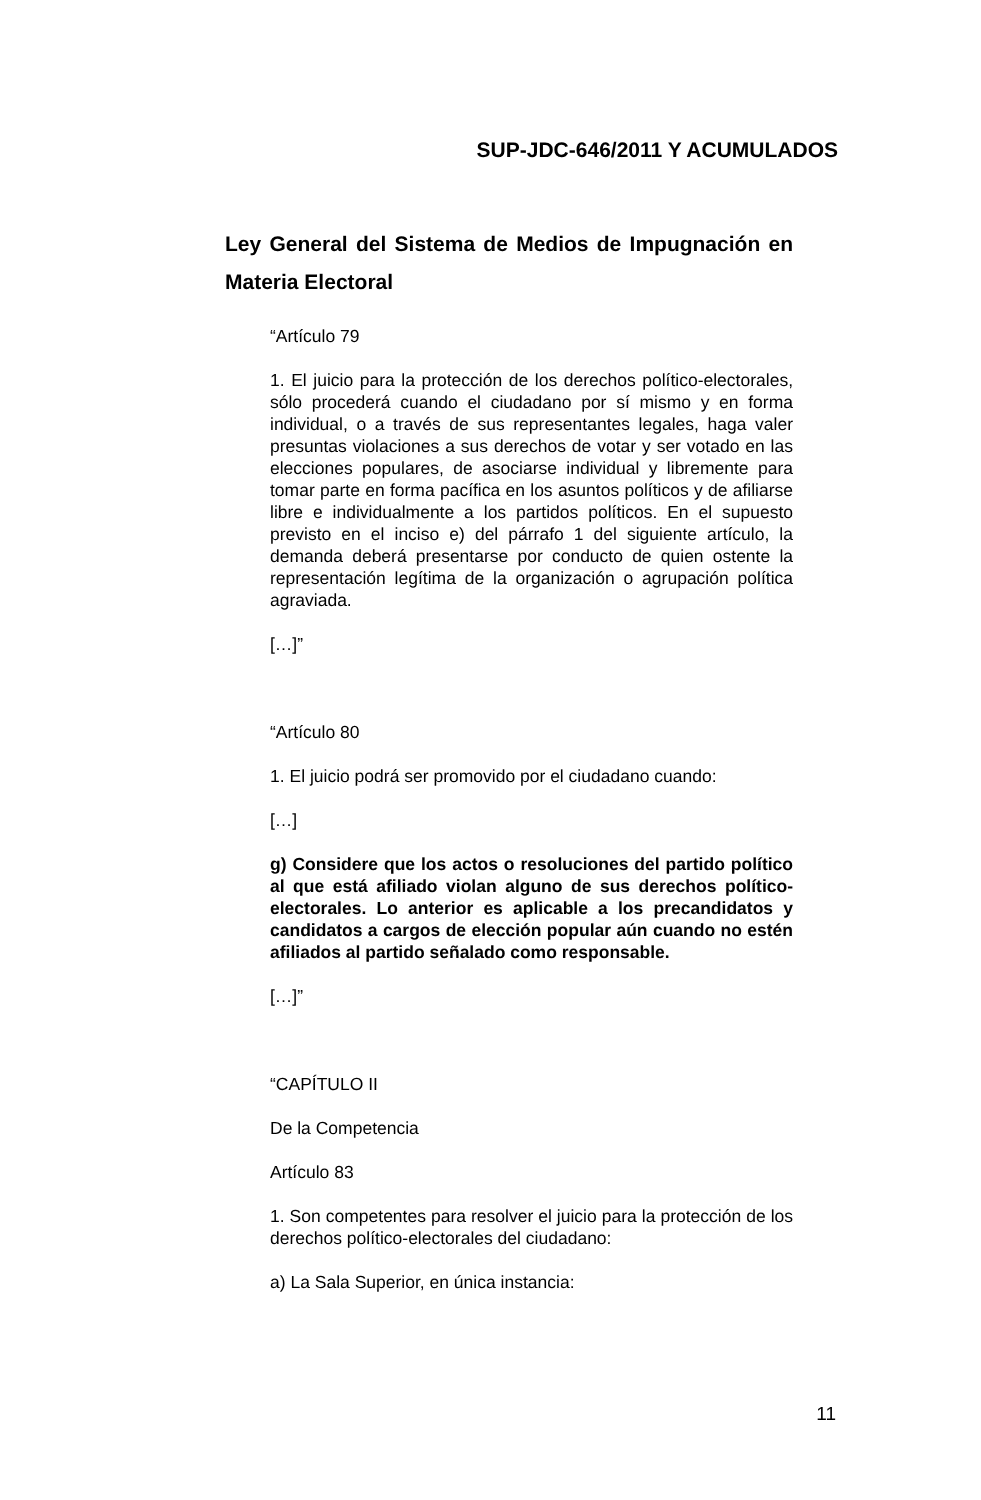SUP-JDC-646/2011 Y ACUMULADOS
Ley General del Sistema de Medios de Impugnación en Materia Electoral
“Artículo 79
1. El juicio para la protección de los derechos político-electorales, sólo procederá cuando el ciudadano por sí mismo y en forma individual, o a través de sus representantes legales, haga valer presuntas violaciones a sus derechos de votar y ser votado en las elecciones populares, de asociarse individual y libremente para tomar parte en forma pacífica en los asuntos políticos y de afiliarse libre e individualmente a los partidos políticos. En el supuesto previsto en el inciso e) del párrafo 1 del siguiente artículo, la demanda deberá presentarse por conducto de quien ostente la representación legítima de la organización o agrupación política agraviada.
[…]”
“Artículo 80
1. El juicio podrá ser promovido por el ciudadano cuando:
[…]
g) Considere que los actos o resoluciones del partido político al que está afiliado violan alguno de sus derechos político-electorales. Lo anterior es aplicable a los precandidatos y candidatos a cargos de elección popular aún cuando no estén afiliados al partido señalado como responsable.
[…]”
“CAPÍTULO II
De la Competencia
Artículo 83
1. Son competentes para resolver el juicio para la protección de los derechos político-electorales del ciudadano:
a) La Sala Superior, en única instancia:
11